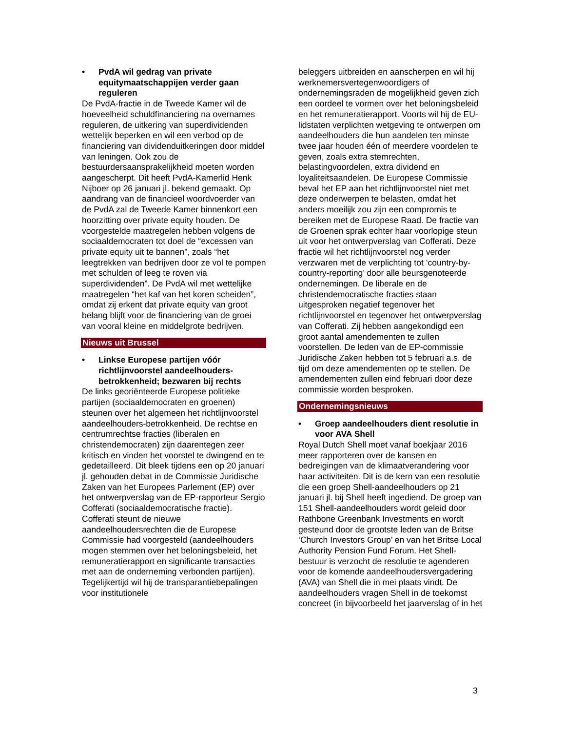• PvdA wil gedrag van private equitymaatschappijen verder gaan reguleren
De PvdA-fractie in de Tweede Kamer wil de hoeveelheid schuldfinanciering na overnames reguleren, de uitkering van superdividenden wettelijk beperken en wil een verbod op de financiering van dividenduitkeringen door middel van leningen. Ook zou de bestuurdersaansprakelijkheid moeten worden aangescherpt. Dit heeft PvdA-Kamerlid Henk Nijboer op 26 januari jl. bekend gemaakt. Op aandrang van de financieel woordvoerder van de PvdA zal de Tweede Kamer binnenkort een hoorzitting over private equity houden. De voorgestelde maatregelen hebben volgens de sociaaldemocraten tot doel de “excessen van private equity uit te bannen”, zoals “het leegtrekken van bedrijven door ze vol te pompen met schulden of leeg te roven via superdividenden”. De PvdA wil met wettelijke maatregelen “het kaf van het koren scheiden”, omdat zij erkent dat private equity van groot belang blijft voor de financiering van de groei van vooral kleine en middelgrote bedrijven.
Nieuws uit Brussel
• Linkse Europese partijen vóór richtlijnvoorstel aandeelhouders-betrokkenheid; bezwaren bij rechts
De links georiënteerde Europese politieke partijen (sociaaldemocraten en groenen) steunen over het algemeen het richtlijnvoorstel aandeelhouders-betrokkenheid. De rechtse en centrumrechtse fracties (liberalen en christendemocraten) zijn daarentegen zeer kritisch en vinden het voorstel te dwingend en te gedetailleerd. Dit bleek tijdens een op 20 januari jl. gehouden debat in de Commissie Juridische Zaken van het Europees Parlement (EP) over het ontwerpverslag van de EP-rapporteur Sergio Cofferati (sociaaldemocratische fractie). Cofferati steunt de nieuwe aandeelhoudersrechten die de Europese Commissie had voorgesteld (aandeelhouders mogen stemmen over het beloningsbeleid, het remuneratierapport en significante transacties met aan de onderneming verbonden partijen). Tegelijkertijd wil hij de transparantiebepalingen voor institutionele
beleggers uitbreiden en aanscherpen en wil hij werknemersvertegenwoordigers of ondernemingsraden de mogelijkheid geven zich een oordeel te vormen over het beloningsbeleid en het remuneratierapport. Voorts wil hij de EU-lidstaten verplichten wetgeving te ontwerpen om aandeelhouders die hun aandelen ten minste twee jaar houden één of meerdere voordelen te geven, zoals extra stemrechten, belastingvoordelen, extra dividend en loyaliteitsaandelen. De Europese Commissie beval het EP aan het richtlijnvoorstel niet met deze onderwerpen te belasten, omdat het anders moeilijk zou zijn een compromis te bereiken met de Europese Raad. De fractie van de Groenen sprak echter haar voorlopige steun uit voor het ontwerpverslag van Cofferati. Deze fractie wil het richtlijnvoorstel nog verder verzwaren met de verplichting tot ‘country-by-country-reporting’ door alle beursgenoteerde ondernemingen. De liberale en de christendemocratische fracties staan uitgesproken negatief tegenover het richtlijnvoorstel en tegenover het ontwerpverslag van Cofferati. Zij hebben aangekondigd een groot aantal amendementen te zullen voorstellen. De leden van de EP-commissie Juridische Zaken hebben tot 5 februari a.s. de tijd om deze amendementen op te stellen. De amendementen zullen eind februari door deze commissie worden besproken.
Ondernemingsnieuws
• Groep aandeelhouders dient resolutie in voor AVA Shell
Royal Dutch Shell moet vanaf boekjaar 2016 meer rapporteren over de kansen en bedreigingen van de klimaatverandering voor haar activiteiten. Dit is de kern van een resolutie die een groep Shell-aandeelhouders op 21 januari jl. bij Shell heeft ingediend. De groep van 151 Shell-aandeelhouders wordt geleid door Rathbone Greenbank Investments en wordt gesteund door de grootste leden van de Britse ‘Church Investors Group’ en van het Britse Local Authority Pension Fund Forum. Het Shell-bestuur is verzocht de resolutie te agenderen voor de komende aandeelhoudersvergadering (AVA) van Shell die in mei plaats vindt. De aandeelhouders vragen Shell in de toekomst concreet (in bijvoorbeeld het jaarverslag of in het
3